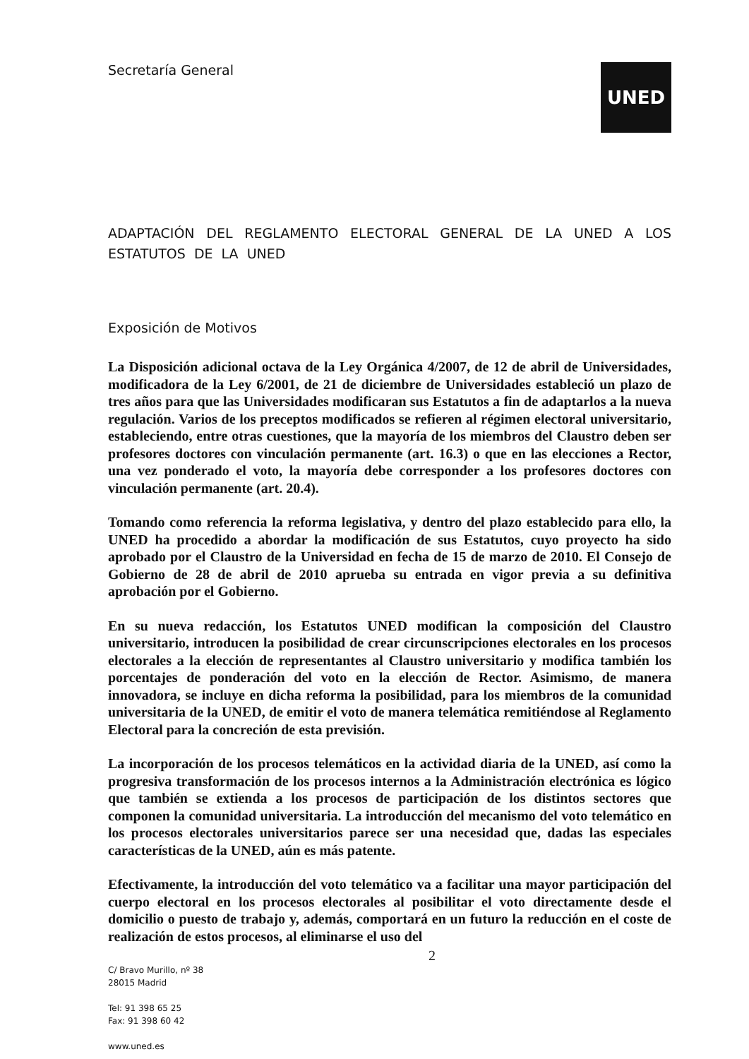Secretaría General
UNED
ADAPTACIÓN DEL REGLAMENTO ELECTORAL GENERAL DE LA UNED A LOS ESTATUTOS DE LA UNED
Exposición de Motivos
La Disposición adicional octava de la Ley Orgánica 4/2007, de 12 de abril de Universidades, modificadora de la Ley 6/2001, de 21 de diciembre de Universidades estableció un plazo de tres años para que las Universidades modificaran sus Estatutos a fin de adaptarlos a la nueva regulación. Varios de los preceptos modificados se refieren al régimen electoral universitario, estableciendo, entre otras cuestiones, que la mayoría de los miembros del Claustro deben ser profesores doctores con vinculación permanente (art. 16.3) o que en las elecciones a Rector, una vez ponderado el voto, la mayoría debe corresponder a los profesores doctores con vinculación permanente (art. 20.4).
Tomando como referencia la reforma legislativa, y dentro del plazo establecido para ello, la UNED ha procedido a abordar la modificación de sus Estatutos, cuyo proyecto ha sido aprobado por el Claustro de la Universidad en fecha de 15 de marzo de 2010. El Consejo de Gobierno de 28 de abril de 2010 aprueba su entrada en vigor previa a su definitiva aprobación por el Gobierno.
En su nueva redacción, los Estatutos UNED modifican la composición del Claustro universitario, introducen la posibilidad de crear circunscripciones electorales en los procesos electorales a la elección de representantes al Claustro universitario y modifica también los porcentajes de ponderación del voto en la elección de Rector. Asimismo, de manera innovadora, se incluye en dicha reforma la posibilidad, para los miembros de la comunidad universitaria de la UNED, de emitir el voto de manera telemática remitiéndose al Reglamento Electoral para la concreción de esta previsión.
La incorporación de los procesos telemáticos en la actividad diaria de la UNED, así como la progresiva transformación de los procesos internos a la Administración electrónica es lógico que también se extienda a los procesos de participación de los distintos sectores que componen la comunidad universitaria. La introducción del mecanismo del voto telemático en los procesos electorales universitarios parece ser una necesidad que, dadas las especiales características de la UNED, aún es más patente.
Efectivamente, la introducción del voto telemático va a facilitar una mayor participación del cuerpo electoral en los procesos electorales al posibilitar el voto directamente desde el domicilio o puesto de trabajo y, además, comportará en un futuro la reducción en el coste de realización de estos procesos, al eliminarse el uso del
2
C/ Bravo Murillo, nº 38
28015 Madrid
Tel: 91 398 65 25
Fax: 91 398 60 42
www.uned.es